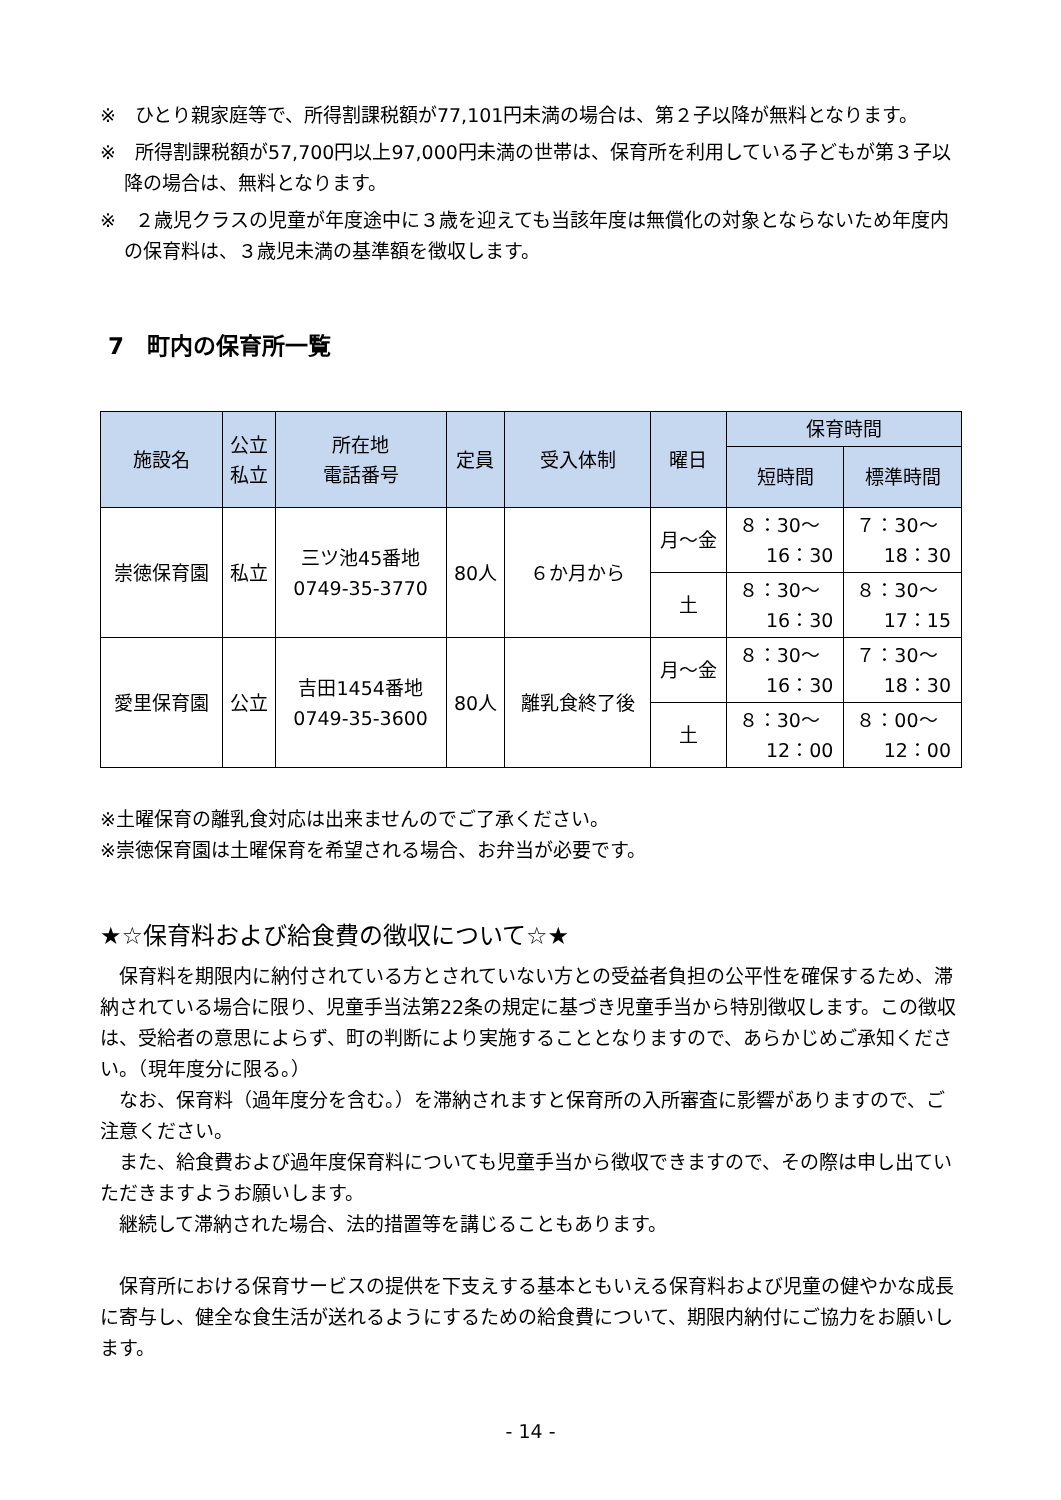※　ひとり親家庭等で、所得割課税額が77,101円未満の場合は、第２子以降が無料となります。
※　所得割課税額が57,700円以上97,000円未満の世帯は、保育所を利用している子どもが第３子以降の場合は、無料となります。
※　２歳児クラスの児童が年度途中に３歳を迎えても当該年度は無償化の対象とならないため年度内の保育料は、３歳児未満の基準額を徴収します。
7　町内の保育所一覧
| 施設名 | 公立 私立 | 所在地 電話番号 | 定員 | 受入体制 | 曜日 | 保育時間 | |
| --- | --- | --- | --- | --- | --- | --- | --- |
| | | | | | | 短時間 | 標準時間 |
| 崇徳保育園 | 私立 | 三ツ池45番地 0749-35-3770 | 80人 | ６か月から | 月～金 | ８：30～ 16：30 | ７：30～ 18：30 |
| | | | | | 土 | ８：30～ 16：30 | ８：30～ 17：15 |
| 愛里保育園 | 公立 | 吉田1454番地 0749-35-3600 | 80人 | 離乳食終了後 | 月～金 | ８：30～ 16：30 | ７：30～ 18：30 |
| | | | | | 土 | ８：30～ 12：00 | ８：00～ 12：00 |
※土曜保育の離乳食対応は出来ませんのでご了承ください。
※崇徳保育園は土曜保育を希望される場合、お弁当が必要です。
★☆保育料および給食費の徴収について☆★
保育料を期限内に納付されている方とされていない方との受益者負担の公平性を確保するため、滞納されている場合に限り、児童手当法第22条の規定に基づき児童手当から特別徴収します。この徴収は、受給者の意思によらず、町の判断により実施することとなりますので、あらかじめご承知ください。（現年度分に限る。）
なお、保育料（過年度分を含む。）を滞納されますと保育所の入所審査に影響がありますので、ご注意ください。
また、給食費および過年度保育料についても児童手当から徴収できますので、その際は申し出ていただきますようお願いします。
継続して滞納された場合、法的措置等を講じることもあります。
保育所における保育サービスの提供を下支えする基本ともいえる保育料および児童の健やかな成長に寄与し、健全な食生活が送れるようにするための給食費について、期限内納付にご協力をお願いします。
- 14 -